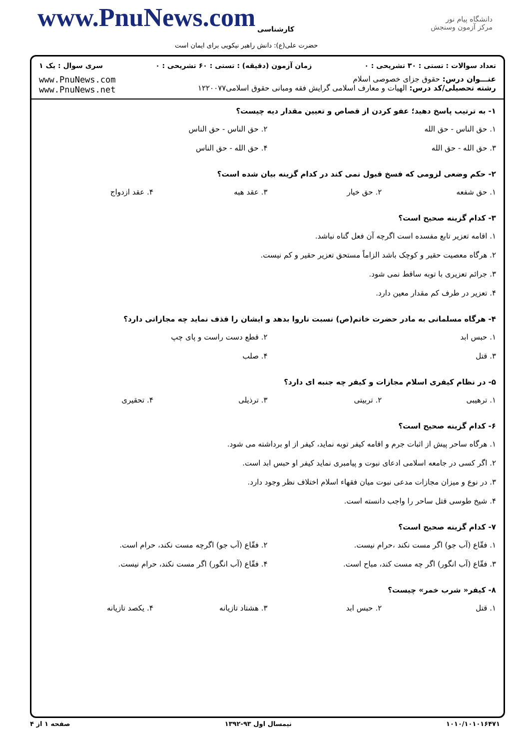www.PnuNews.com کارشناسی
حضرت علی(ع): دانش راهبر نیکویی برای ایمان است
دانشگاه پیام نور
مرکز آزمون وسنجش
تعداد سوالات : تستی : ۳۰ تشریحی : ۰ زمان آزمون (دقیقه) : تستی : ۶۰ تشریحی : ۰ سری سوال : یک ۱
عنـــوان درس: حقوق جزای خصوصی اسلام
رشته تحصیلی/کد درس: الهیات و معارف اسلامی گرایش فقه ومبانی حقوق اسلامی۱۲۲۰۰۷۷
www.PnuNews.com
www.PnuNews.net
۱- به ترتیب پاسخ دهید؛ عفو کردن از قصاص و تعیین مقدار دیه چیست؟
۱. حق الناس - حق الله
۲. حق الناس - حق الناس
۳. حق الله - حق الله
۴. حق الله - حق الناس
۲- حکم وضعی لزومی که فسخ قبول نمی کند در کدام گزینه بیان شده است؟
۱. حق شفعه
۲. حق خیار
۳. عقد هبه
۴. عقد ازدواج
۳- کدام گزینه صحیح است؟
۱. اقامه تعزیر تابع مفسده است اگرچه آن فعل گناه نباشد.
۲. هرگاه معصیت حقیر و کوچک باشد الزاماً مستحق تعزیر حقیر و کم نیست.
۳. جرائم تعزیری با توبه ساقط نمی شود.
۴. تعزیر در طرف کم مقدار معین دارد.
۴- هرگاه مسلمانی به مادر حضرت خاتم(ص) نسبت ناروا بدهد و ایشان را قذف نماید چه مجازاتی دارد؟
۱. حبس ابد
۲. قطع دست راست و پای چپ
۳. قتل
۴. صلب
۵- در نظام کیفری اسلام مجازات و کیفر چه جنبه ای دارد؟
۱. ترهیبی
۲. تربیتی
۳. ترذیلی
۴. تحقیری
۶- کدام گزینه صحیح است؟
۱. هرگاه ساحر پیش از اثبات جرم و اقامه کیفر توبه نماید، کیفر از او برداشته می شود.
۲. اگر کسی در جامعه اسلامی ادعای نبوت و پیامبری نماید کیفر او حبس ابد است.
۳. در نوع و میزان مجازات مدعی نبوت میان فقهاء اسلام اختلاف نظر وجود دارد.
۴. شیخ طوسی قتل ساحر را واجب دانسته است.
۷- کدام گزینه صحیح است؟
۱. فقّاع (آب جو) اگر مست نکند ،حرام نیست.
۲. فقّاع (آب جو) اگرچه مست نکند، حرام است.
۳. فقّاع (آب انگور) اگر چه مست کند، مباح است.
۴. فقّاع (آب انگور) اگر مست نکند، حرام نیست.
۸- کیفر« شرب خمر» چیست؟
۱. قتل
۲. حبس ابد
۳. هشتاد تازیانه
۴. یکصد تازیانه
۱۰۱۰/۱۰۱۰۱۶۴۷۱ نیمسال اول ۹۳-۱۳۹۲ صفحه ۱ از ۴